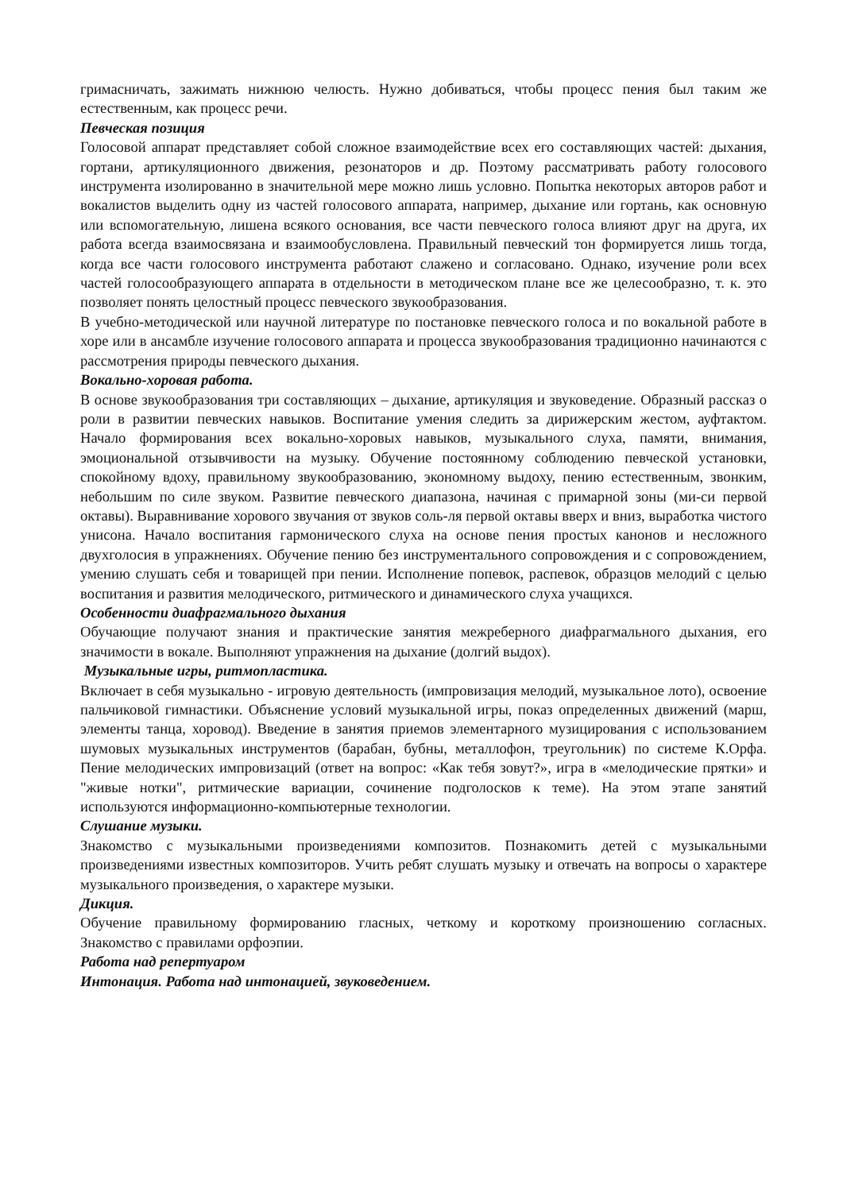гримасничать, зажимать нижнюю челюсть. Нужно добиваться, чтобы процесс пения был таким же естественным, как процесс речи.
Певческая позиция
Голосовой аппарат представляет собой сложное взаимодействие всех его составляющих частей: дыхания, гортани, артикуляционного движения, резонаторов и др. Поэтому рассматривать работу голосового инструмента изолированно в значительной мере можно лишь условно. Попытка некоторых авторов работ и вокалистов выделить одну из частей голосового аппарата, например, дыхание или гортань, как основную или вспомогательную, лишена всякого основания, все части певческого голоса влияют друг на друга, их работа всегда взаимосвязана и взаимообусловлена. Правильный певческий тон формируется лишь тогда, когда все части голосового инструмента работают слажено и согласовано. Однако, изучение роли всех частей голосообразующего аппарата в отдельности в методическом плане все же целесообразно, т. к. это позволяет понять целостный процесс певческого звукообразования.
В учебно-методической или научной литературе по постановке певческого голоса и по вокальной работе в хоре или в ансамбле изучение голосового аппарата и процесса звукообразования традиционно начинаются с рассмотрения природы певческого дыхания.
Вокально-хоровая работа.
В основе звукообразования три составляющих – дыхание, артикуляция и звуковедение. Образный рассказ о роли в развитии певческих навыков. Воспитание умения следить за дирижерским жестом, ауфтактом. Начало формирования всех вокально-хоровых навыков, музыкального слуха, памяти, внимания, эмоциональной отзывчивости на музыку. Обучение постоянному соблюдению певческой установки, спокойному вдоху, правильному звукообразованию, экономному выдоху, пению естественным, звонким, небольшим по силе звуком. Развитие певческого диапазона, начиная с примарной зоны (ми-си первой октавы). Выравнивание хорового звучания от звуков соль-ля первой октавы вверх и вниз, выработка чистого унисона. Начало воспитания гармонического слуха на основе пения простых канонов и несложного двухголосия в упражнениях. Обучение пению без инструментального сопровождения и с сопровождением, умению слушать себя и товарищей при пении. Исполнение попевок, распевок, образцов мелодий с целью воспитания и развития мелодического, ритмического и динамического слуха учащихся.
Особенности диафрагмального дыхания
Обучающие получают знания и практические занятия межреберного диафрагмального дыхания, его значимости в вокале. Выполняют упражнения на дыхание (долгий выдох).
Музыкальные игры, ритмопластика.
Включает в себя музыкально - игровую деятельность (импровизация мелодий, музыкальное лото), освоение пальчиковой гимнастики. Объяснение условий музыкальной игры, показ определенных движений (марш, элементы танца, хоровод). Введение в занятия приемов элементарного музицирования с использованием шумовых музыкальных инструментов (барабан, бубны, металлофон, треугольник) по системе К.Орфа. Пение мелодических импровизаций (ответ на вопрос: «Как тебя зовут?», игра в «мелодические прятки» и "живые нотки", ритмические вариации, сочинение подголосков к теме). На этом этапе занятий используются информационно-компьютерные технологии.
Слушание музыки.
Знакомство с музыкальными произведениями композитов. Познакомить детей с музыкальными произведениями известных композиторов. Учить ребят слушать музыку и отвечать на вопросы о характере музыкального произведения, о характере музыки.
Дикция.
Обучение правильному формированию гласных, четкому и короткому произношению согласных. Знакомство с правилами орфоэпии.
Работа над репертуаром
Интонация. Работа над интонацией, звуковедением.